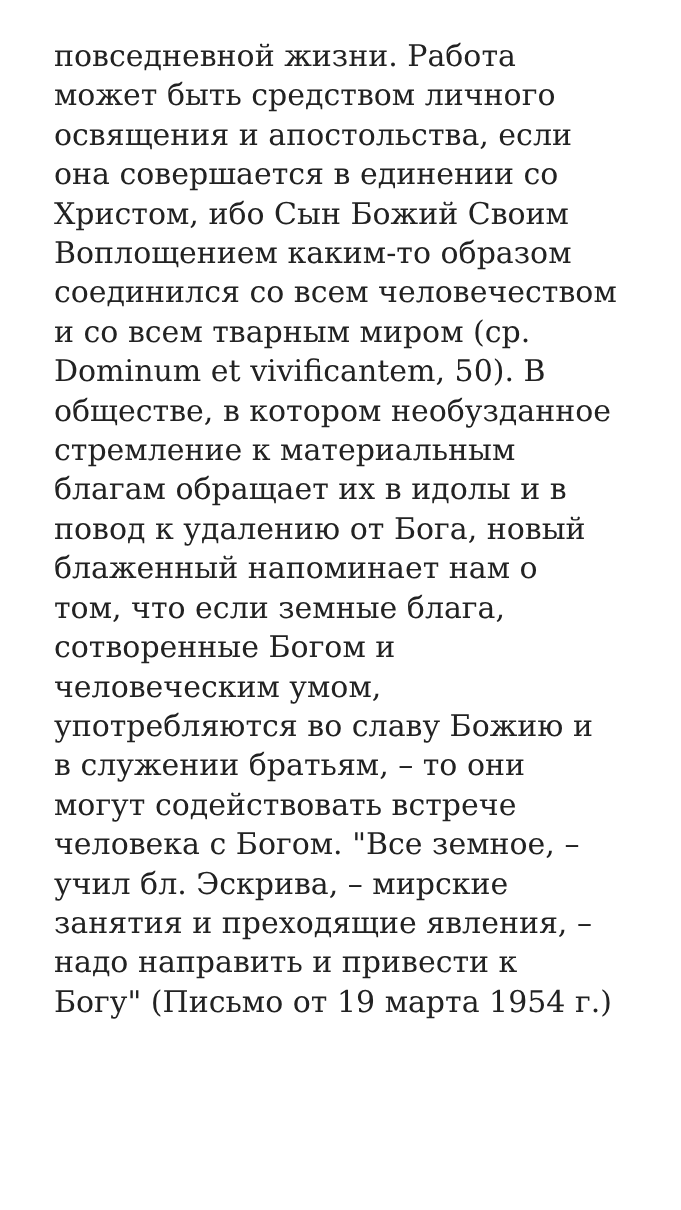повседневной жизни. Работа
может быть средством личного
освящения и апостольства, если
она совершается в единении со
Христом, ибо Сын Божий Своим
Воплощением каким-то образом
соединился со всем человечеством
и со всем тварным миром (ср.
Dominum et vivificantem, 50). В
обществе, в котором необузданное
стремление к материальным
благам обращает их в идолы и в
повод к удалению от Бога, новый
блаженный напоминает нам о
том, что если земные блага,
сотворенные Богом и
человеческим умом,
употребляются во славу Божию и
в служении братьям, – то они
могут содействовать встрече
человека с Богом. "Все земное, –
учил бл. Эскрива, – мирские
занятия и преходящие явления, –
надо направить и привести к
Богу" (Письмо от 19 марта 1954 г.)